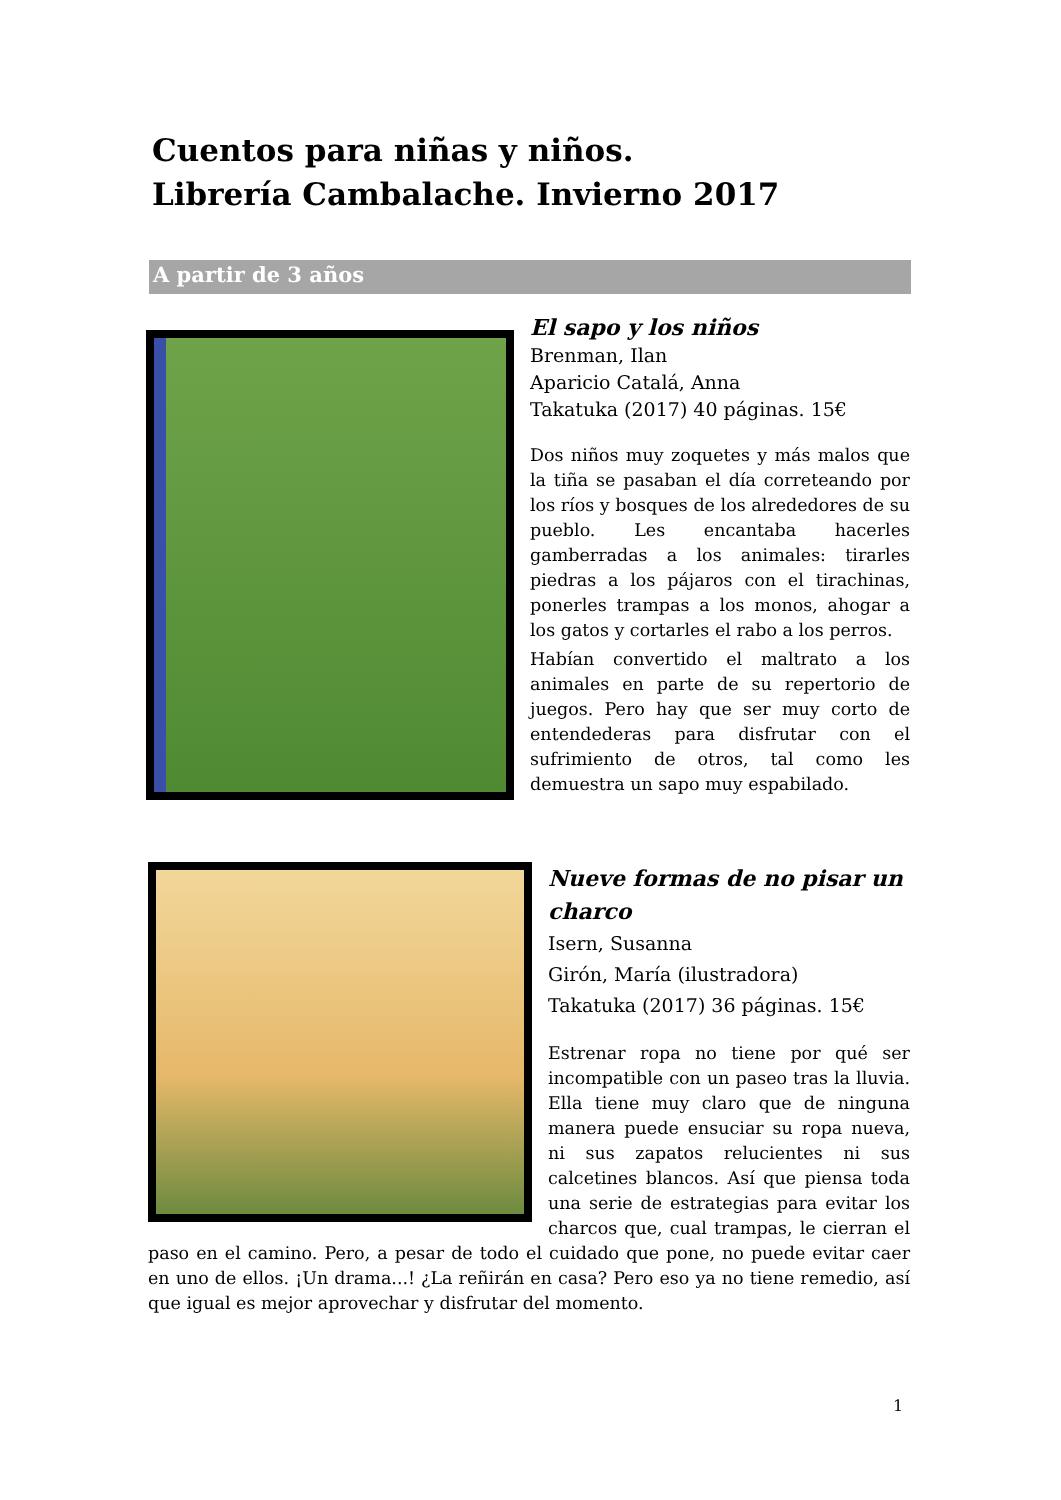Cuentos para niñas y niños.
Librería Cambalache. Invierno 2017
A partir de 3 años
El sapo y los niños
Brenman, Ilan
Aparicio Catalá, Anna
Takatuka (2017) 40 páginas. 15€
Dos niños muy zoquetes y más malos que la tiña se pasaban el día correteando por los ríos y bosques de los alrededores de su pueblo. Les encantaba hacerles gamberradas a los animales: tirarles piedras a los pájaros con el tirachinas, ponerles trampas a los monos, ahogar a los gatos y cortarles el rabo a los perros.
Habían convertido el maltrato a los animales en parte de su repertorio de juegos. Pero hay que ser muy corto de entendederas para disfrutar con el sufrimiento de otros, tal como les demuestra un sapo muy espabilado.
Nueve formas de no pisar un charco
Isern, Susanna
Girón, María (ilustradora)
Takatuka (2017) 36 páginas. 15€
Estrenar ropa no tiene por qué ser incompatible con un paseo tras la lluvia. Ella tiene muy claro que de ninguna manera puede ensuciar su ropa nueva, ni sus zapatos relucientes ni sus calcetines blancos. Así que piensa toda una serie de estrategias para evitar los charcos que, cual trampas, le cierran el paso en el camino. Pero, a pesar de todo el cuidado que pone, no puede evitar caer en uno de ellos. ¡Un drama...! ¿La reñirán en casa? Pero eso ya no tiene remedio, así que igual es mejor aprovechar y disfrutar del momento.
1